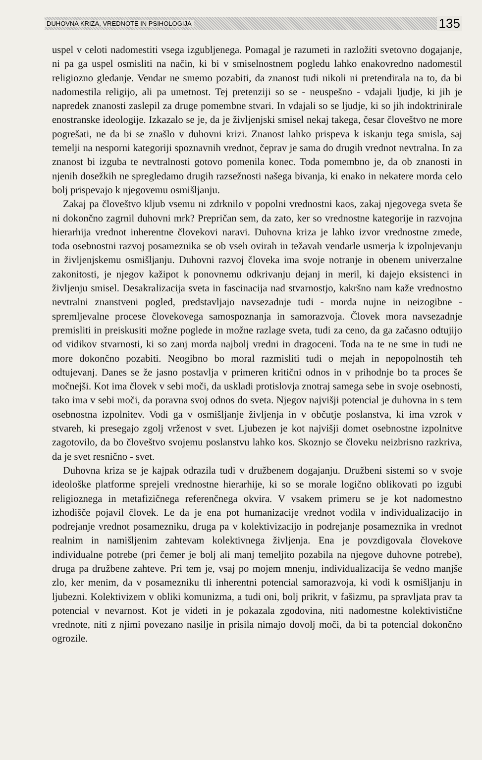DUHOVNA KRIZA, VREDNOTE IN PSIHOLOGIJA 135
uspel v celoti nadomestiti vsega izgubljenega. Pomagal je razumeti in razložiti svetovno dogajanje, ni pa ga uspel osmisliti na način, ki bi v smiselnostnem pogledu lahko enakovredno nadomestil religiozno gledanje. Vendar ne smemo pozabiti, da znanost tudi nikoli ni pretendirala na to, da bi nadomestila religijo, ali pa umetnost. Tej pretenziji so se - neuspešno - vdajali ljudje, ki jih je napredek znanosti zaslepil za druge pomembne stvari. In vdajali so se ljudje, ki so jih indoktrinirale enostranske ideologije. Izkazalo se je, da je življenjski smisel nekaj takega, česar človeštvo ne more pogrešati, ne da bi se znašlo v duhovni krizi. Znanost lahko prispeva k iskanju tega smisla, saj temelji na nesporni kategoriji spoznavnih vrednot, čeprav je sama do drugih vrednot nevtralna. In za znanost bi izguba te nevtralnosti gotovo pomenila konec. Toda pomembno je, da ob znanosti in njenih dosežkih ne spregledamo drugih razsežnosti našega bivanja, ki enako in nekatere morda celo bolj prispevajo k njegovemu osmišljanju.
Zakaj pa človeštvo kljub vsemu ni zdrknilo v popolni vrednostni kaos, zakaj njegovega sveta še ni dokončno zagrnil duhovni mrk? Prepričan sem, da zato, ker so vrednostne kategorije in razvojna hierarhija vrednot inherentne človekovi naravi. Duhovna kriza je lahko izvor vrednostne zmede, toda osebnostni razvoj posameznika se ob vseh ovirah in težavah vendarle usmerja k izpolnjevanju in življenjskemu osmišljanju. Duhovni razvoj človeka ima svoje notranje in obenem univerzalne zakonitosti, je njegov kažipot k ponovnemu odkrivanju dejanj in meril, ki dajejo eksistenci in življenju smisel. Desakralizacija sveta in fascinacija nad stvarnostjo, kakršno nam kaže vrednostno nevtralni znanstveni pogled, predstavljajo navsezadnje tudi - morda nujne in neizogibne - spremljevalne procese človekovega samospoznanja in samorazvoja. Človek mora navsezadnje premisliti in preiskusiti možne poglede in možne razlage sveta, tudi za ceno, da ga začasno odtujijo od vidikov stvarnosti, ki so zanj morda najbolj vredni in dragoceni. Toda na te ne sme in tudi ne more dokončno pozabiti. Neogibno bo moral razmisliti tudi o mejah in nepopolnostih teh odtujevanj. Danes se že jasno postavlja v primeren kritični odnos in v prihodnje bo ta proces še močnejši. Kot ima človek v sebi moči, da uskladi protislovja znotraj samega sebe in svoje osebnosti, tako ima v sebi moči, da poravna svoj odnos do sveta. Njegov najvišji potencial je duhovna in s tem osebnostna izpolnitev. Vodi ga v osmišljanje življenja in v občutje poslanstva, ki ima vzrok v stvareh, ki presegajo zgolj vrženost v svet. Ljubezen je kot najvišji domet osebnostne izpolnitve zagotovilo, da bo človeštvo svojemu poslanstvu lahko kos. Skoznjo se človeku neizbrisno razkriva, da je svet resnično - svet.
Duhovna kriza se je kajpak odrazila tudi v družbenem dogajanju. Družbeni sistemi so v svoje ideološke platforme sprejeli vrednostne hierarhije, ki so se morale logično oblikovati po izgubi religioznega in metafizičnega referenčnega okvira. V vsakem primeru se je kot nadomestno izhodišče pojavil človek. Le da je ena pot humanizacije vrednot vodila v individualizacijo in podrejanje vrednot posamezniku, druga pa v kolektivizacijo in podrejanje posameznika in vrednot realnim in namišljenim zahtevam kolektivnega življenja. Ena je povzdigovala človekove individualne potrebe (pri čemer je bolj ali manj temeljito pozabila na njegove duhovne potrebe), druga pa družbene zahteve. Pri tem je, vsaj po mojem mnenju, individualizacija še vedno manjše zlo, ker menim, da v posamezniku tli inherentni potencial samorazvoja, ki vodi k osmišljanju in ljubezni. Kolektivizem v obliki komunizma, a tudi oni, bolj prikrit, v fašizmu, pa spravljata prav ta potencial v nevarnost. Kot je videti in je pokazala zgodovina, niti nadomestne kolektivistične vrednote, niti z njimi povezano nasilje in prisila nimajo dovolj moči, da bi ta potencial dokončno ogrozile.